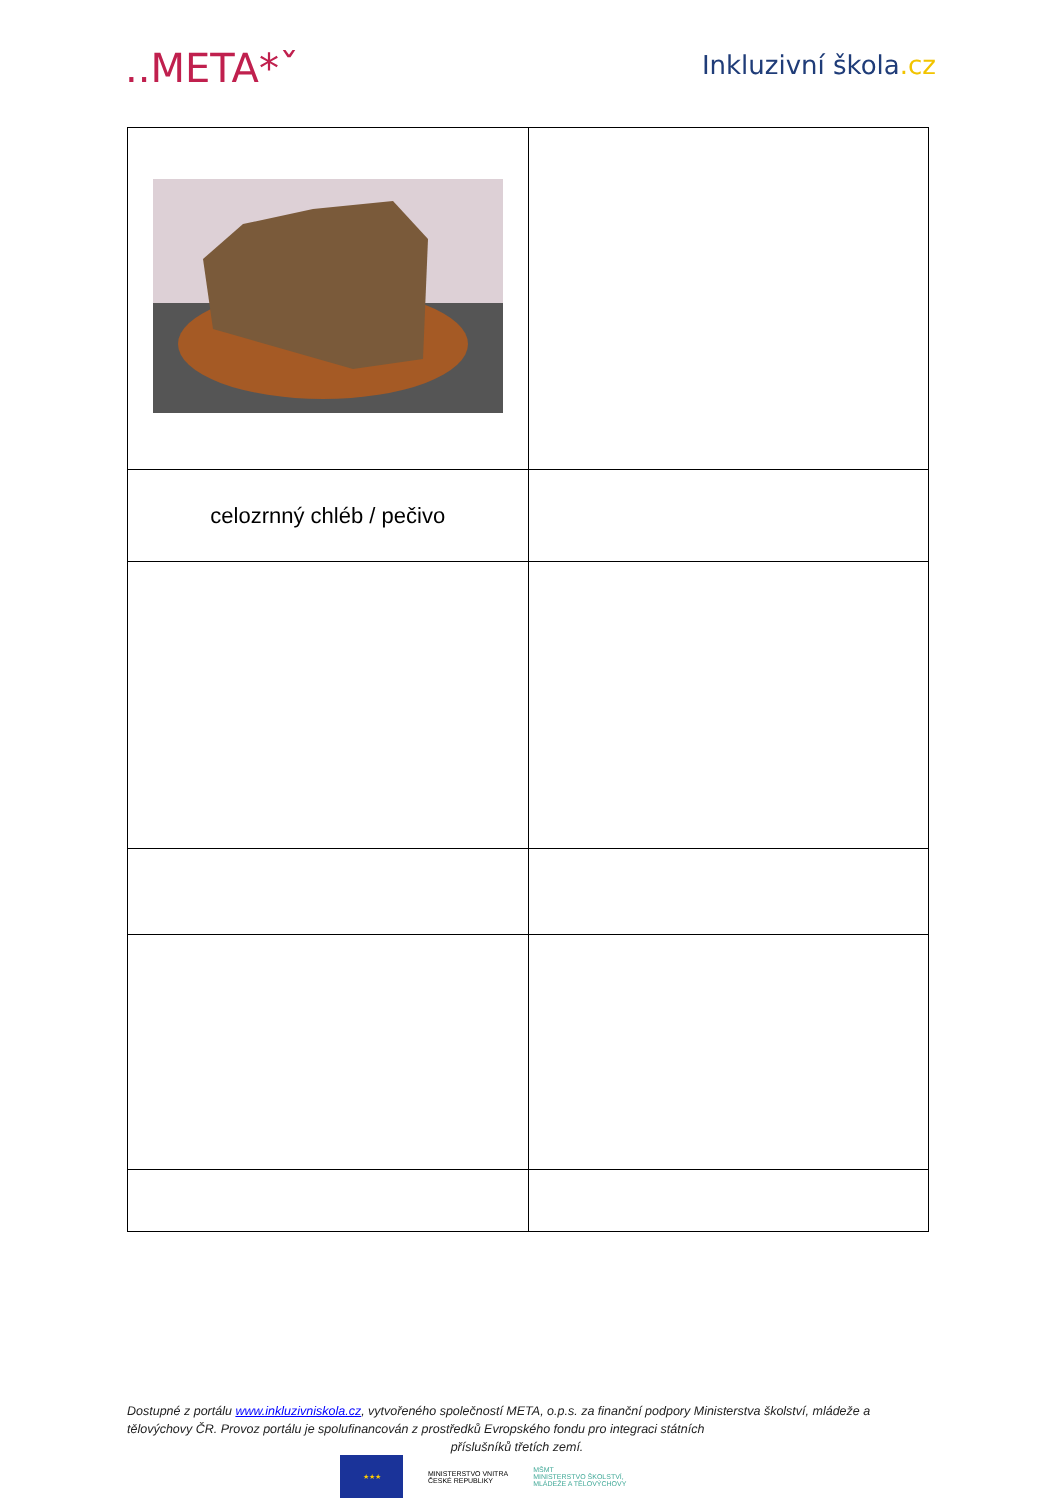..META*ˇ
Inkluzivní škola.cz
| celozrnný chléb / pečivo | |
Dostupné z portálu www.inkluzivniskola.cz, vytvořeného společností META, o.p.s. za finanční podpory Ministerstva školství, mládeže a tělovýchovy ČR. Provoz portálu je spolufinancován z prostředků Evropského fondu pro integraci státních
příslušníků třetích zemí.
★★★
MINISTERSTVO VNITRA
ČESKÉ REPUBLIKY
MŠMT
MINISTERSTVO ŠKOLSTVÍ,
MLÁDEŽE A TĚLOVÝCHOVY